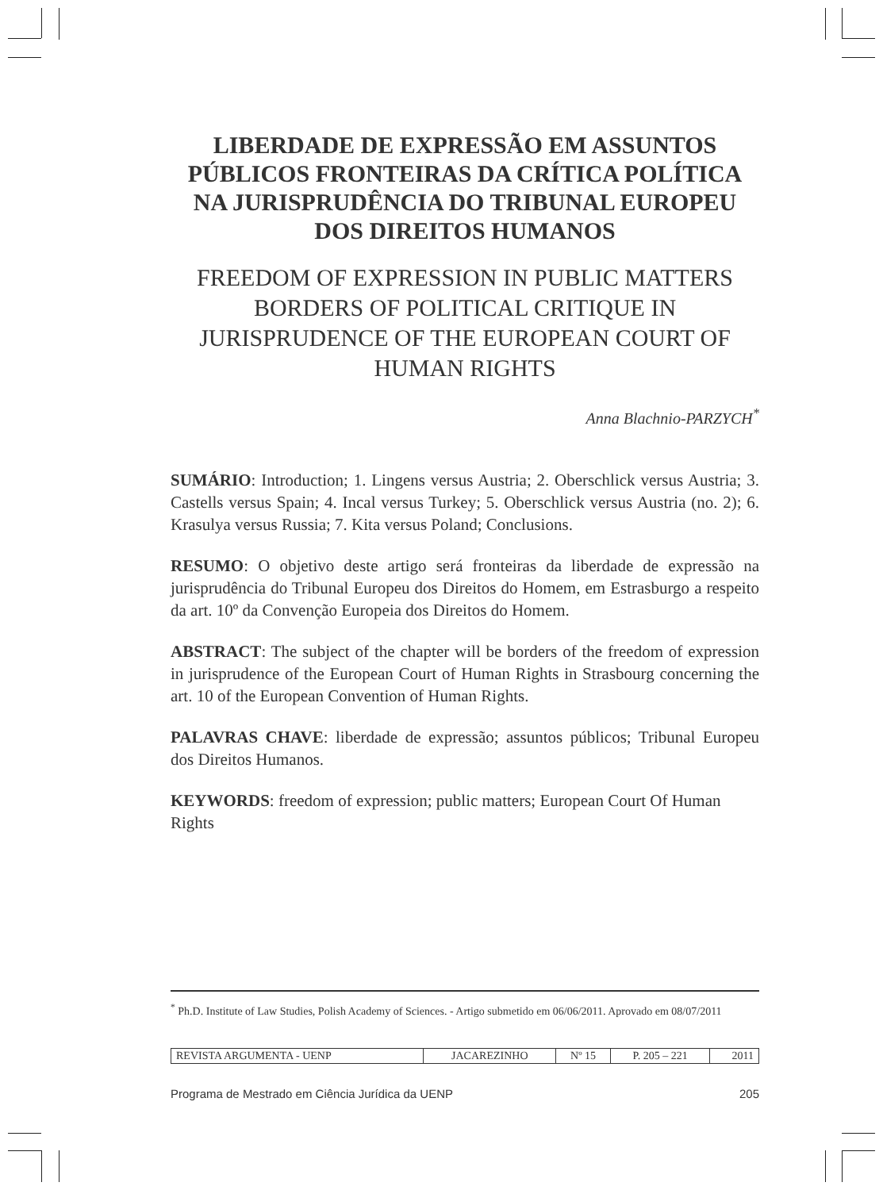LIBERDADE DE EXPRESSÃO EM ASSUNTOS PÚBLICOS FRONTEIRAS DA CRÍTICA POLÍTICA NA JURISPRUDÊNCIA DO TRIBUNAL EUROPEU DOS DIREITOS HUMANOS
FREEDOM OF EXPRESSION IN PUBLIC MATTERS BORDERS OF POLITICAL CRITIQUE IN JURISPRUDENCE OF THE EUROPEAN COURT OF HUMAN RIGHTS
Anna Blachnio-PARZYCH<sup>*</sup>
SUMÁRIO: Introduction; 1. Lingens versus Austria; 2. Oberschlick versus Austria; 3. Castells versus Spain; 4. Incal versus Turkey; 5. Oberschlick versus Austria (no. 2); 6. Krasulya versus Russia; 7. Kita versus Poland; Conclusions.
RESUMO: O objetivo deste artigo será fronteiras da liberdade de expressão na jurisprudência do Tribunal Europeu dos Direitos do Homem, em Estrasburgo a respeito da art. 10º da Convenção Europeia dos Direitos do Homem.
ABSTRACT: The subject of the chapter will be borders of the freedom of expression in jurisprudence of the European Court of Human Rights in Strasbourg concerning the art. 10 of the European Convention of Human Rights.
PALAVRAS CHAVE: liberdade de expressão; assuntos públicos; Tribunal Europeu dos Direitos Humanos.
KEYWORDS: freedom of expression; public matters; European Court Of Human Rights
<sup>*</sup> Ph.D. Institute of Law Studies, Polish Academy of Sciences. - Artigo submetido em 06/06/2011. Aprovado em 08/07/2011
| REVISTA ARGUMENTA - UENP | JACAREZINHO | Nº 15 | P. 205 – 221 | 2011 |
Programa de Mestrado em Ciência Jurídica da UENP 205